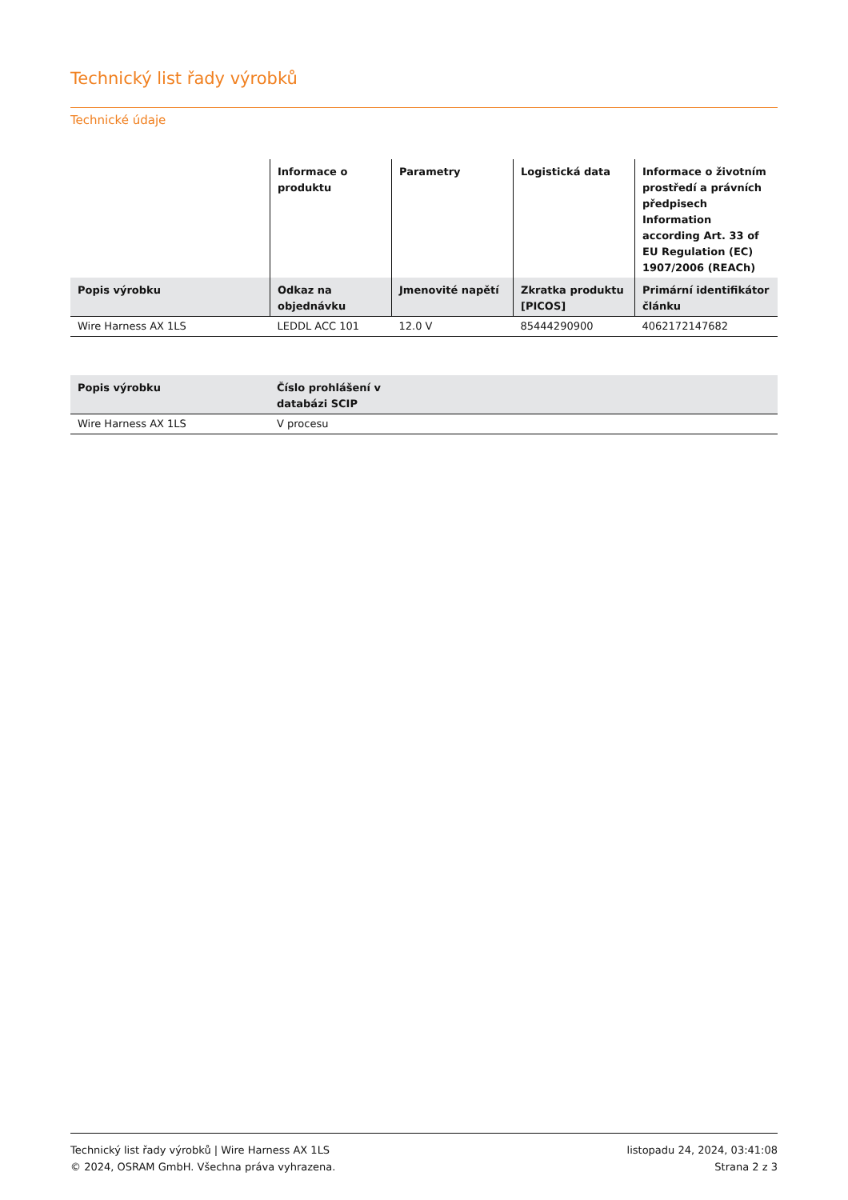Technický list řady výrobků
Technické údaje
| | Informace o produktu | Parametry | Logistická data | Informace o životním prostředí a právních předpisech Information according Art. 33 of EU Regulation (EC) 1907/2006 (REACh) |
| --- | --- | --- | --- | --- |
| Popis výrobku | Odkaz na objednávku | Jmenovité napětí | Zkratka produktu [PICOS] | Primární identifikátor článku |
| Wire Harness AX 1LS | LEDDL ACC 101 | 12.0 V | 85444290900 | 4062172147682 |
| Popis výrobku | Číslo prohlášení v databázi SCIP |
| --- | --- |
| Wire Harness AX 1LS | V procesu |
Technický list řady výrobků | Wire Harness AX 1LS
© 2024, OSRAM GmbH. Všechna práva vyhrazena.
listopadu 24, 2024, 03:41:08
Strana 2 z 3